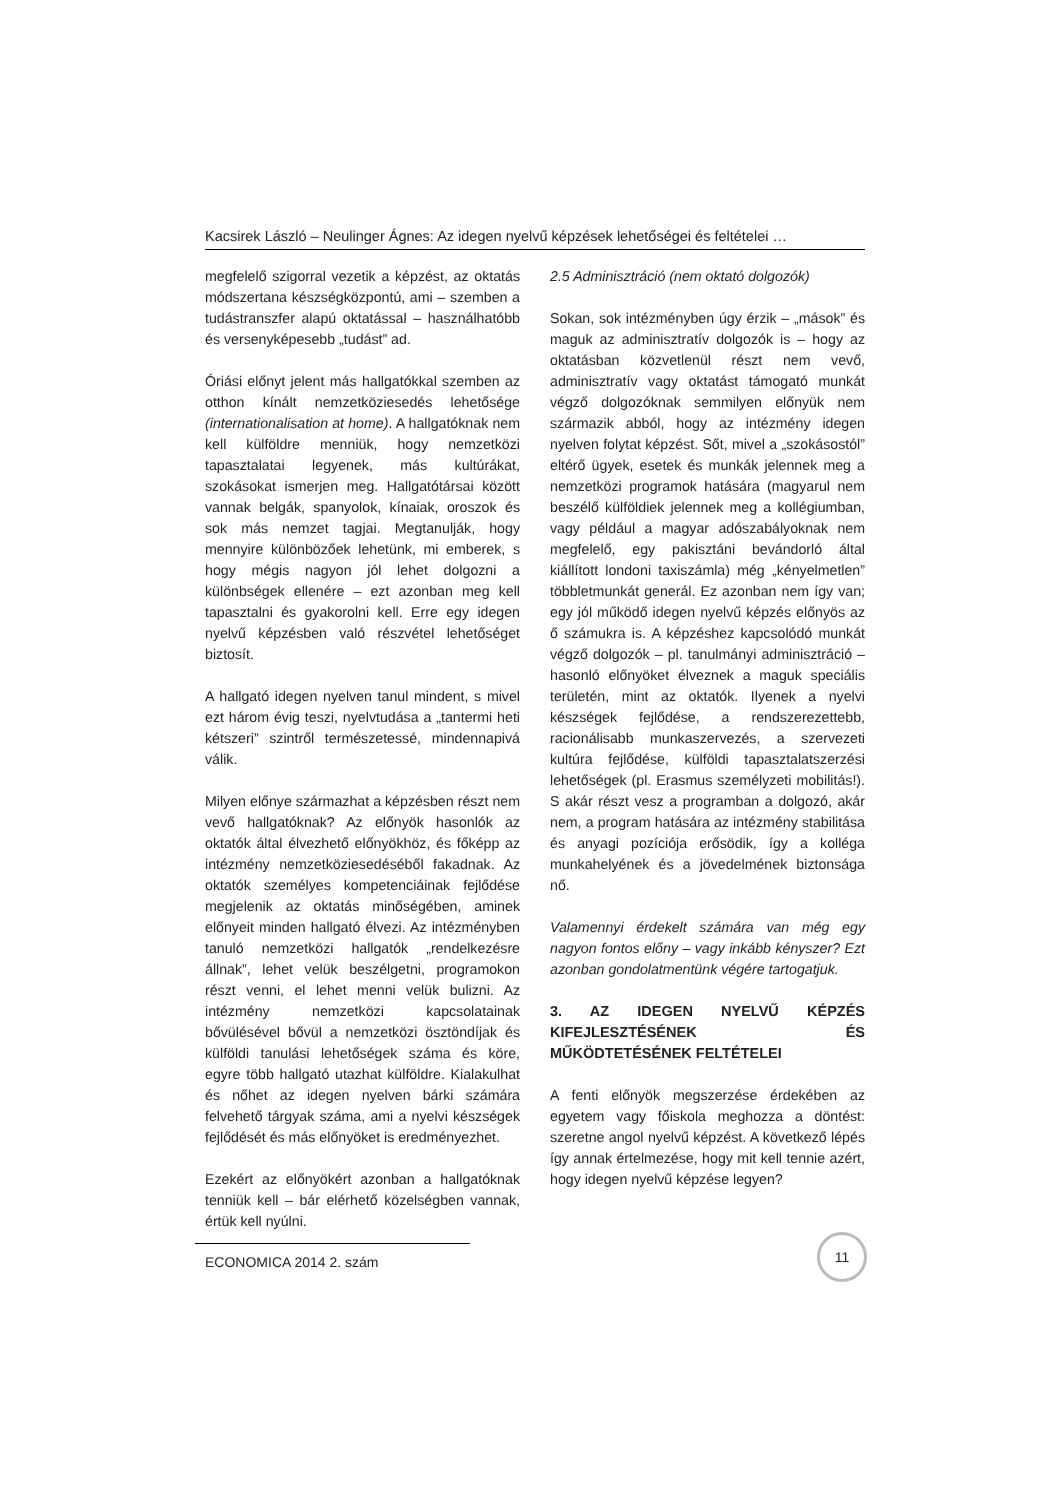Kacsirek László – Neulinger Ágnes: Az idegen nyelvű képzések lehetőségei és feltételei …
megfelelő szigorral vezetik a képzést, az oktatás módszertana készségközpontú, ami – szemben a tudástranszfer alapú oktatással – használhatóbb és versenyképesebb „tudást” ad.
Óriási előnyt jelent más hallgatókkal szemben az otthon kínált nemzetköziesedés lehetősége (internationalisation at home). A hallgatóknak nem kell külföldre menniük, hogy nemzetközi tapasztalatai legyenek, más kultúrákat, szokásokat ismerjen meg. Hallgatótársai között vannak belgák, spanyolok, kínaiak, oroszok és sok más nemzet tagjai. Megtanulják, hogy mennyire különbözőek lehetünk, mi emberek, s hogy mégis nagyon jól lehet dolgozni a különbségek ellenére – ezt azonban meg kell tapasztalni és gyakorolni kell. Erre egy idegen nyelvű képzésben való részvétel lehetőséget biztosít.
A hallgató idegen nyelven tanul mindent, s mivel ezt három évig teszi, nyelvtudása a „tantermi heti kétszeri” szintről természetessé, mindennapivá válik.
Milyen előnye származhat a képzésben részt nem vevő hallgatóknak? Az előnyök hasonlók az oktatók által élvezhető előnyökhöz, és főképp az intézmény nemzetköziesedéséből fakadnak. Az oktatók személyes kompetenciáinak fejlődése megjelenik az oktatás minőségében, aminek előnyeit minden hallgató élvezi. Az intézményben tanuló nemzetközi hallgatók „rendelkezésre állnak”, lehet velük beszélgetni, programokon részt venni, el lehet menni velük bulizni. Az intézmény nemzetközi kapcsolatainak bővülésével bővül a nemzetközi ösztöndíjak és külföldi tanulási lehetőségek száma és köre, egyre több hallgató utazhat külföldre. Kialakulhat és nőhet az idegen nyelven bárki számára felvehető tárgyak száma, ami a nyelvi készségek fejlődését és más előnyöket is eredményezhet.
Ezekért az előnyökért azonban a hallgatóknak tenniük kell – bár elérhető közelségben vannak, értük kell nyúlni.
2.5 Adminisztráció (nem oktató dolgozók)
Sokan, sok intézményben úgy érzik – „mások” és maguk az adminisztratív dolgozók is – hogy az oktatásban közvetlenül részt nem vevő, adminisztratív vagy oktatást támogató munkát végző dolgozóknak semmilyen előnyük nem származik abból, hogy az intézmény idegen nyelven folytat képzést. Sőt, mivel a „szokásostól” eltérő ügyek, esetek és munkák jelennek meg a nemzetközi programok hatására (magyarul nem beszélő külföldiek jelennek meg a kollégiumban, vagy például a magyar adószabályoknak nem megfelelő, egy pakisztáni bevándorló által kiállított londoni taxiszámla) még „kényelmetlen” többletmunkát generál. Ez azonban nem így van; egy jól működő idegen nyelvű képzés előnyös az ő számukra is. A képzéshez kapcsolódó munkát végző dolgozók – pl. tanulmányi adminisztráció – hasonló előnyöket élveznek a maguk speciális területén, mint az oktatók. Ilyenek a nyelvi készségek fejlődése, a rendszerezettebb, racionálisabb munkaszervezés, a szervezeti kultúra fejlődése, külföldi tapasztalatszerzési lehetőségek (pl. Erasmus személyzeti mobilitás!). S akár részt vesz a programban a dolgozó, akár nem, a program hatására az intézmény stabilitása és anyagi pozíciója erősödik, így a kolléga munkahelyének és a jövedelmének biztonsága nő.
Valamennyi érdekelt számára van még egy nagyon fontos előny – vagy inkább kényszer? Ezt azonban gondolatmentünk végére tartogatjuk.
3. AZ IDEGEN NYELVŰ KÉPZÉS KIFEJLESZTÉSÉNEK ÉS MŰKÖDTETÉSÉNEK FELTÉTELEI
A fenti előnyök megszerzése érdekében az egyetem vagy főiskola meghozza a döntést: szeretne angol nyelvű képzést. A következő lépés így annak értelmezése, hogy mit kell tennie azért, hogy idegen nyelvű képzése legyen?
ECONOMICA 2014 2. szám
11